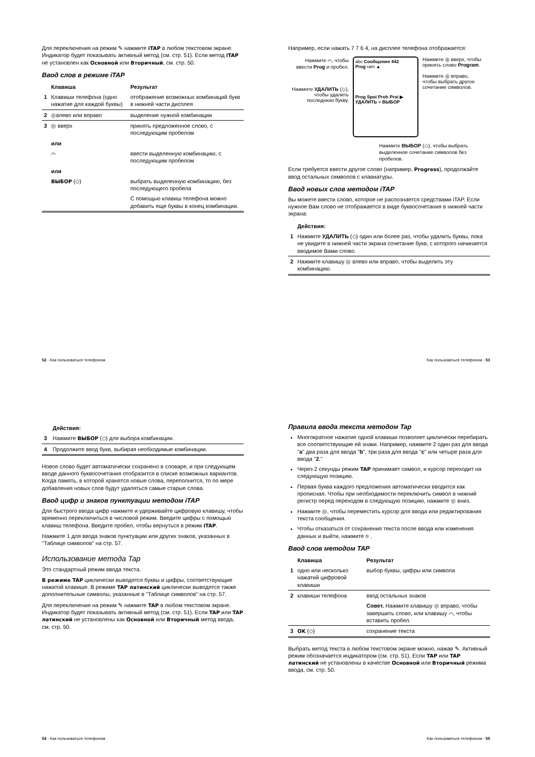Для переключения на режим ✎ нажмите iTAP в любом текстовом экране. Индикатор будет показывать активный метод (см. стр. 51). Если метод iTAP не установлен как Основной или Вторичный, см. стр. 50.
Ввод слов в режиме iTAP
| | Клавиша | Результат |
| --- | --- | --- |
| 1 | Клавиши телефона (одно нажатие для каждой буквы) | отображение возможных комбинаций букв в нижней части дисплея |
| 2 | ◎влево или вправо | выделение нужной комбинации |
| 3 | ◎ вверх | принять предложенное слово, с последующим пробелом |
| | или | |
| | ⌒ | ввести выделенную комбинацию, с последующим пробелом |
| | или | |
| | ВЫБОР (◇) | выбрать выделенную комбинацию, без последующего пробела |
| | | С помощью клавиш телефона можно добавить еще буквы в конец комбинации. |
52 - Как пользоваться телефоном
Например, если нажать 7 7 6 4, на дисплее телефона отображается:
Нажмите ⌒, чтобы ввести Prog и пробел.
Нажмите УДАЛИТЬ (◇), чтобы удалить последнюю букву.
abc Сообщение 442
Prog ram ▲
Prog Spoi Proh Proi ▶
УДАЛИТЬ ≡ ВЫБОР
Нажмите ◎ вверх, чтобы принять слово Program.
Нажмите ◎ вправо, чтобы выбрать другое сочетание символов.
Нажмите ВЫБОР (◇), чтобы выбрать выделенное сочетание символов без пробелов.
Если требуется ввести другое слово (например, Progress), продолжайте ввод остальных символов с клавиатуры.
Ввод новых слов методом iTAP
Вы можете ввести слово, которое не распознается средствами iTAP. Если нужное Вам слово не отображается в виде буквосочетания в нижней части экрана:
| | Действия: |
| --- | --- |
| 1 | Нажмите УДАЛИТЬ (◇) один или более раз, чтобы удалить буквы, пока не увидите в нижней части экрана сочетание букв, с которого начинается вводимое Вами слово. |
| 2 | Нажмите клавишу ◎ влево или вправо, чтобы выделить эту комбинацию. |
Как пользоваться телефоном - 53
| | Действия: |
| --- | --- |
| 3 | Нажмите ВЫБОР (◇) для выбора комбинации. |
| 4 | Продолжите ввод букв, выбирая необходимые комбинации. |
Новое слово будет автоматически сохранено в словаре, и при следующем вводе данного буквосочетания отобразится в списке возможных вариантов. Когда память, в которой хранятся новые слова, переполнится, то по мере добавления новых слов будут удаляться самые старые слова.
Ввод цифр и знаков пунктуации методом iTAP
Для быстрого ввода цифр нажмите и удерживайте цифровую клавишу, чтобы временно переключиться в числовой режим. Введите цифры с помощью клавиш телефона. Введите пробел, чтобы вернуться в режим iTAP.
Нажмите 1 для ввода знаков пунктуации или других знаков, указанных в "Таблице символов" на стр. 57.
Использование метода Tap
Это стандартный режим ввода текста.
В режиме TAP циклически выводятся буквы и цифры, соответствующие нажатой клавише. В режиме TAP латинский циклически выводятся также дополнительные символы, указанные в "Таблице символов" на стр. 57.
Для переключения на режим ✎ нажмите TAP в любом текстовом экране. Индикатор будет показывать активный метод (см. стр. 51). Если TAP или TAP латинский не установлены как Основной или Вторичный метод ввода, см. стр. 50.
54 - Как пользоваться телефоном
Правила ввода текста методом Tap
Многократное нажатие одной клавиши позволяет циклически перебирать все соответствующие ей знаки. Например, нажмите 2 один раз для ввода "a" два раза для ввода "b", три раза для ввода "c" или четыре раза для ввода "2."
Через 2 секунды режим TAP принимает символ, и курсор переходит на следующую позицию.
Первая буква каждого предложения автоматически вводится как прописная. Чтобы при необходимости переключить символ в нижний регистр перед переходом в следующую позицию, нажмите ◎ вниз.
Нажмите ◎, чтобы переместить курсор для ввода или редактирования текста сообщения.
Чтобы отказаться от сохранения текста после ввода или изменения данных и выйти, нажмите ⎋ .
Ввод слов методом TAP
| | Клавиша | Результат |
| --- | --- | --- |
| 1 | одно или несколько нажатий цифровой клавиши | выбор буквы, цифры или символа |
| 2 | клавиши телефона | ввод остальных знаков |
| | | Совет. Нажмите клавишу ◎ вправо, чтобы завершить слово, или клавишу ⌒, чтобы вставить пробел. |
| 3 | OK (◇) | сохранение текста |
Выбрать метод текста в любом текстовом экране можно, нажав ✎. Активный режим обозначается индикатором (см. стр. 51). Если TAP или TAP латинский не установлены в качестве Основной или Вторичный режима ввода, см. стр. 50.
Как пользоваться телефоном - 55